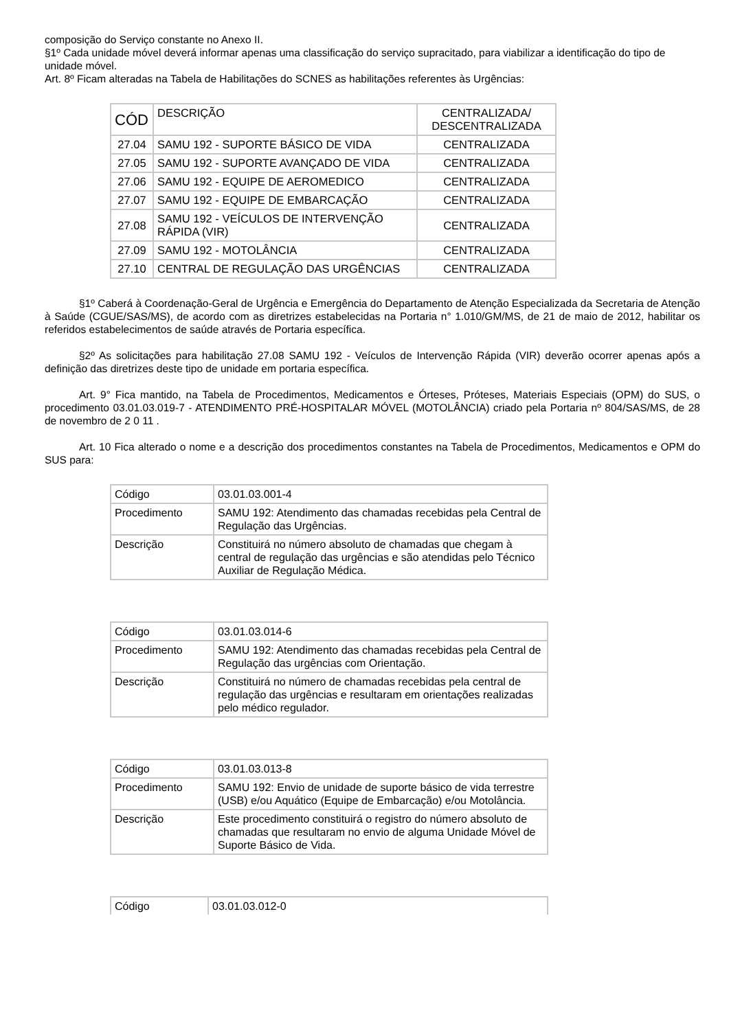composição do Serviço constante no Anexo II.
§1º Cada unidade móvel deverá informar apenas uma classificação do serviço supracitado, para viabilizar a identificação do tipo de unidade móvel.
Art. 8º Ficam alteradas na Tabela de Habilitações do SCNES as habilitações referentes às Urgências:
| CÓD | DESCRIÇÃO | CENTRALIZADA/ DESCENTRALIZADA |
| 27.04 | SAMU 192 - SUPORTE BÁSICO DE VIDA | CENTRALIZADA |
| 27.05 | SAMU 192 - SUPORTE AVANÇADO DE VIDA | CENTRALIZADA |
| 27.06 | SAMU 192 - EQUIPE DE AEROMEDICO | CENTRALIZADA |
| 27.07 | SAMU 192 - EQUIPE DE EMBARCAÇÃO | CENTRALIZADA |
| 27.08 | SAMU 192 - VEÍCULOS DE INTERVENÇÃO RÁPIDA (VIR) | CENTRALIZADA |
| 27.09 | SAMU 192 - MOTOLÂNCIA | CENTRALIZADA |
| 27.10 | CENTRAL DE REGULAÇÃO DAS URGÊNCIAS | CENTRALIZADA |
§1º Caberá à Coordenação-Geral de Urgência e Emergência do Departamento de Atenção Especializada da Secretaria de Atenção à Saúde (CGUE/SAS/MS), de acordo com as diretrizes estabelecidas na Portaria n° 1.010/GM/MS, de 21 de maio de 2012, habilitar os referidos estabelecimentos de saúde através de Portaria específica.
§2º As solicitações para habilitação 27.08 SAMU 192 - Veículos de Intervenção Rápida (VIR) deverão ocorrer apenas após a definição das diretrizes deste tipo de unidade em portaria específica.
Art. 9° Fica mantido, na Tabela de Procedimentos, Medicamentos e Órteses, Próteses, Materiais Especiais (OPM) do SUS, o procedimento 03.01.03.019-7 - ATENDIMENTO PRÉ-HOSPITALAR MÓVEL (MOTOLÂNCIA) criado pela Portaria nº 804/SAS/MS, de 28 de novembro de 2 0 11 .
Art. 10 Fica alterado o nome e a descrição dos procedimentos constantes na Tabela de Procedimentos, Medicamentos e OPM do SUS para:
| Código | 03.01.03.001-4 |
| Procedimento | SAMU 192: Atendimento das chamadas recebidas pela Central de Regulação das Urgências. |
| Descrição | Constituirá no número absoluto de chamadas que chegam à central de regulação das urgências e são atendidas pelo Técnico Auxiliar de Regulação Médica. |
| Código | 03.01.03.014-6 |
| Procedimento | SAMU 192: Atendimento das chamadas recebidas pela Central de Regulação das urgências com Orientação. |
| Descrição | Constituirá no número de chamadas recebidas pela central de regulação das urgências e resultaram em orientações realizadas pelo médico regulador. |
| Código | 03.01.03.013-8 |
| Procedimento | SAMU 192: Envio de unidade de suporte básico de vida terrestre (USB) e/ou Aquático (Equipe de Embarcação) e/ou Motolância. |
| Descrição | Este procedimento constituirá o registro do número absoluto de chamadas que resultaram no envio de alguma Unidade Móvel de Suporte Básico de Vida. |
| Código | 03.01.03.012-0 |